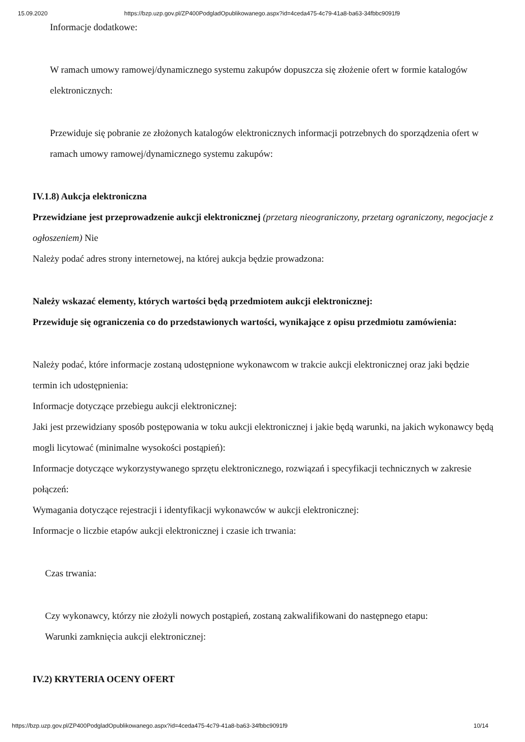15.09.2020 https://bzp.uzp.gov.pl/ZP400PodgladOpublikowanego.aspx?id=4ceda475-4c79-41a8-ba63-34fbbc9091f9
Informacje dodatkowe:
W ramach umowy ramowej/dynamicznego systemu zakupów dopuszcza się złożenie ofert w formie katalogów elektronicznych:
Przewiduje się pobranie ze złożonych katalogów elektronicznych informacji potrzebnych do sporządzenia ofert w ramach umowy ramowej/dynamicznego systemu zakupów:
IV.1.8) Aukcja elektroniczna
Przewidziane jest przeprowadzenie aukcji elektronicznej (przetarg nieograniczony, przetarg ograniczony, negocjacje z ogłoszeniem) Nie
Należy podać adres strony internetowej, na której aukcja będzie prowadzona:
Należy wskazać elementy, których wartości będą przedmiotem aukcji elektronicznej:
Przewiduje się ograniczenia co do przedstawionych wartości, wynikające z opisu przedmiotu zamówienia:
Należy podać, które informacje zostaną udostępnione wykonawcom w trakcie aukcji elektronicznej oraz jaki będzie termin ich udostępnienia:
Informacje dotyczące przebiegu aukcji elektronicznej:
Jaki jest przewidziany sposób postępowania w toku aukcji elektronicznej i jakie będą warunki, na jakich wykonawcy będą mogli licytować (minimalne wysokości postąpień):
Informacje dotyczące wykorzystywanego sprzętu elektronicznego, rozwiązań i specyfikacji technicznych w zakresie połączeń:
Wymagania dotyczące rejestracji i identyfikacji wykonawców w aukcji elektronicznej:
Informacje o liczbie etapów aukcji elektronicznej i czasie ich trwania:
Czas trwania:
Czy wykonawcy, którzy nie złożyli nowych postąpień, zostaną zakwalifikowani do następnego etapu:
Warunki zamknięcia aukcji elektronicznej:
IV.2) KRYTERIA OCENY OFERT
https://bzp.uzp.gov.pl/ZP400PodgladOpublikowanego.aspx?id=4ceda475-4c79-41a8-ba63-34fbbc9091f9 10/14